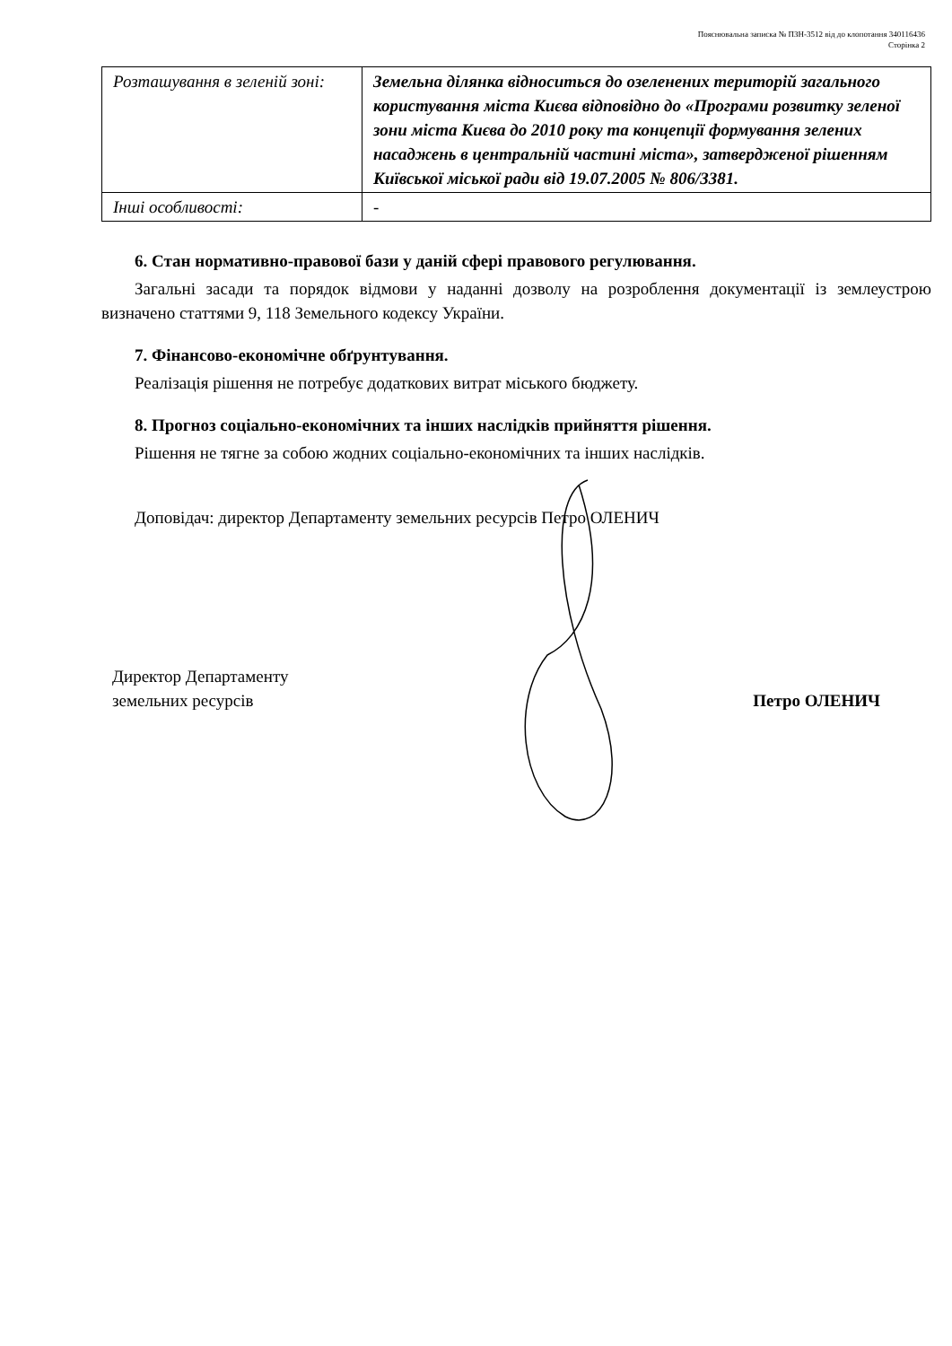Пояснювальна записка № ПЗН-3512 від до клопотання 340116436
Сторінка 2
| Розташування в зеленій зоні: | Земельна ділянка відноситься до озеленених територій загального користування міста Києва відповідно до «Програми розвитку зеленої зони міста Києва до 2010 року та концепції формування зелених насаджень в центральній частині міста», затвердженої рішенням Київської міської ради від 19.07.2005 № 806/3381. |
| Інші особливості: | - |
6. Стан нормативно-правової бази у даній сфері правового регулювання.
Загальні засади та порядок відмови у наданні дозволу на розроблення документації із землеустрою визначено статтями 9, 118 Земельного кодексу України.
7. Фінансово-економічне обґрунтування.
Реалізація рішення не потребує додаткових витрат міського бюджету.
8. Прогноз соціально-економічних та інших наслідків прийняття рішення.
Рішення не тягне за собою жодних соціально-економічних та інших наслідків.
Доповідач: директор Департаменту земельних ресурсів Петро ОЛЕНИЧ
Директор Департаменту
земельних ресурсів
Петро ОЛЕНИЧ